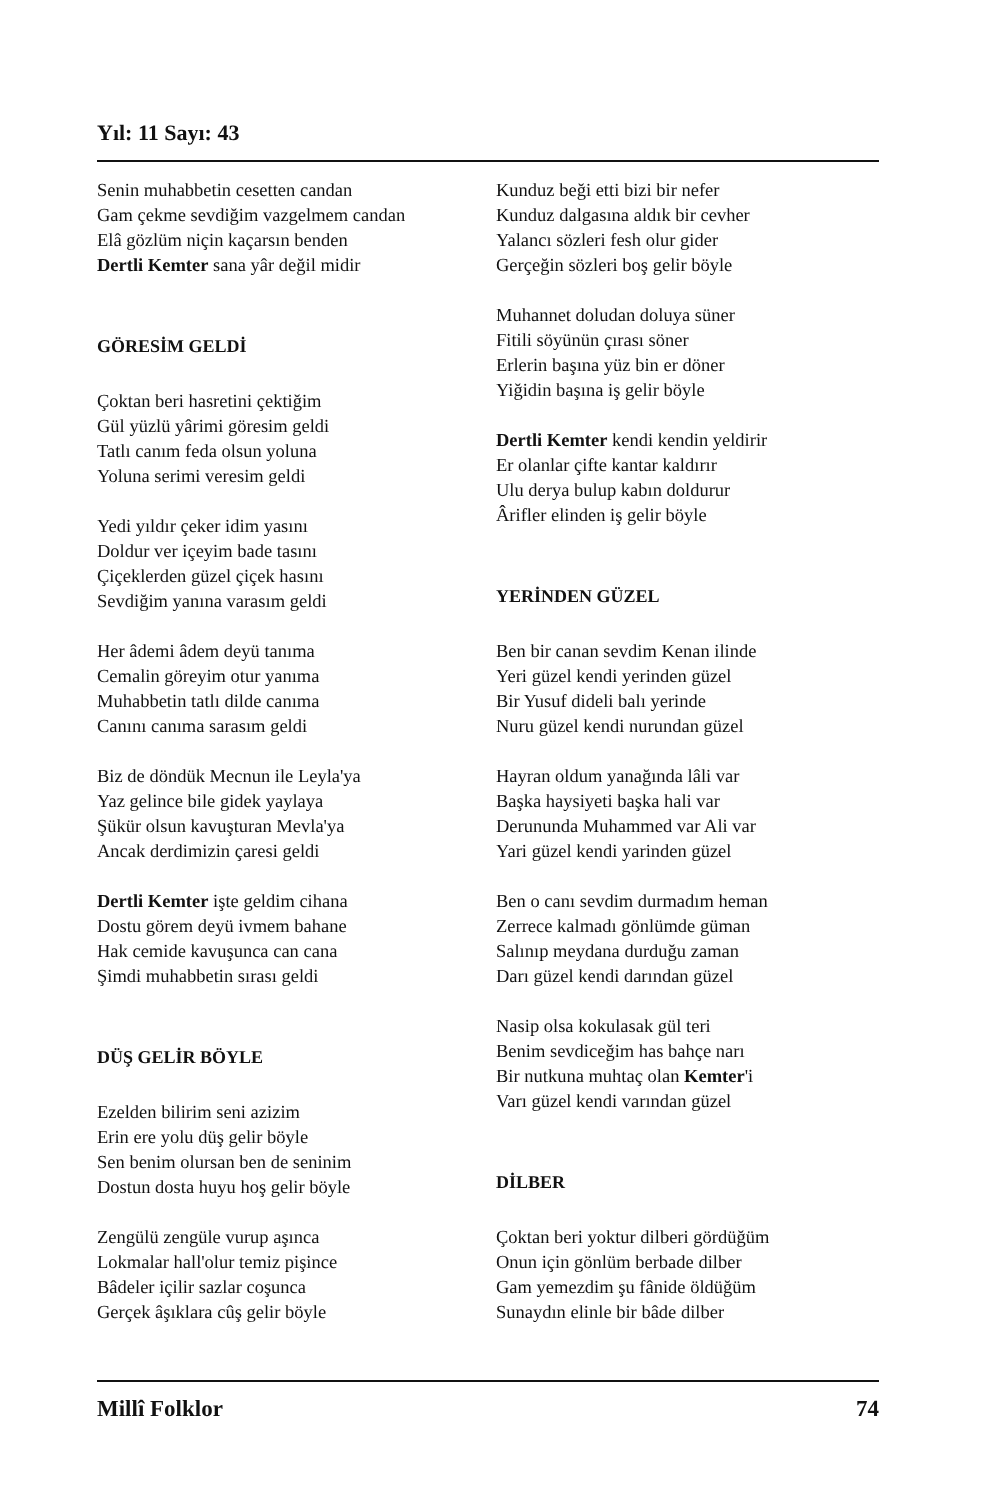Yıl: 11 Sayı: 43
Senin muhabbetin cesetten candan
Gam çekme sevdiğim vazgelmem candan
Elâ gözlüm niçin kaçarsın benden
Dertli Kemter sana yâr değil midir
GÖRESİM GELDİ
Çoktan beri hasretini çektiğim
Gül yüzlü yârimi göresim geldi
Tatlı canım feda olsun yoluna
Yoluna serimi veresim geldi
Yedi yıldır çeker idim yasını
Doldur ver içeyim bade tasını
Çiçeklerden güzel çiçek hasını
Sevdiğim yanına varasım geldi
Her âdemi âdem deyü tanıma
Cemalin göreyim otur yanıma
Muhabbetin tatlı dilde canıma
Canını canıma sarasım geldi
Biz de döndük Mecnun ile Leyla'ya
Yaz gelince bile gidek yaylaya
Şükür olsun kavuşturan Mevla'ya
Ancak derdimizin çaresi geldi
Dertli Kemter işte geldim cihana
Dostu görem deyü ivmem bahane
Hak cemide kavuşunca can cana
Şimdi muhabbetin sırası geldi
DÜŞ GELİR BÖYLE
Ezelden bilirim seni azizim
Erin ere yolu düş gelir böyle
Sen benim olursan ben de seninim
Dostun dosta huyu hoş gelir böyle
Zengülü zengüle vurup aşınca
Lokmalar hall'olur temiz pişince
Bâdeler içilir sazlar coşunca
Gerçek âşıklara cûş gelir böyle
Kunduz beği etti bizi bir nefer
Kunduz dalgasına aldık bir cevher
Yalancı sözleri fesh olur gider
Gerçeğin sözleri boş gelir böyle
Muhannet doludan doluya süner
Fitili söyünün çırası söner
Erlerin başına yüz bin er döner
Yiğidin başına iş gelir böyle
Dertli Kemter kendi kendin yeldirir
Er olanlar çifte kantar kaldırır
Ulu derya bulup kabın doldurur
Ârifler elinden iş gelir böyle
YERİNDEN GÜZEL
Ben bir canan sevdim Kenan ilinde
Yeri güzel kendi yerinden güzel
Bir Yusuf dideli balı yerinde
Nuru güzel kendi nurundan güzel
Hayran oldum yanağında lâli var
Başka haysiyeti başka hali var
Derununda Muhammed var Ali var
Yari güzel kendi yarinden güzel
Ben o canı sevdim durmadım heman
Zerrece kalmadı gönlümde güman
Salınıp meydana durduğu zaman
Darı güzel kendi darından güzel
Nasip olsa kokulasak gül teri
Benim sevdiceğim has bahçe narı
Bir nutkuna muhtaç olan Kemter'i
Varı güzel kendi varından güzel
DİLBER
Çoktan beri yoktur dilberi gördüğüm
Onun için gönlüm berbade dilber
Gam yemezdim şu fânide öldüğüm
Sunaydın elinle bir bâde dilber
Millî Folklor 74